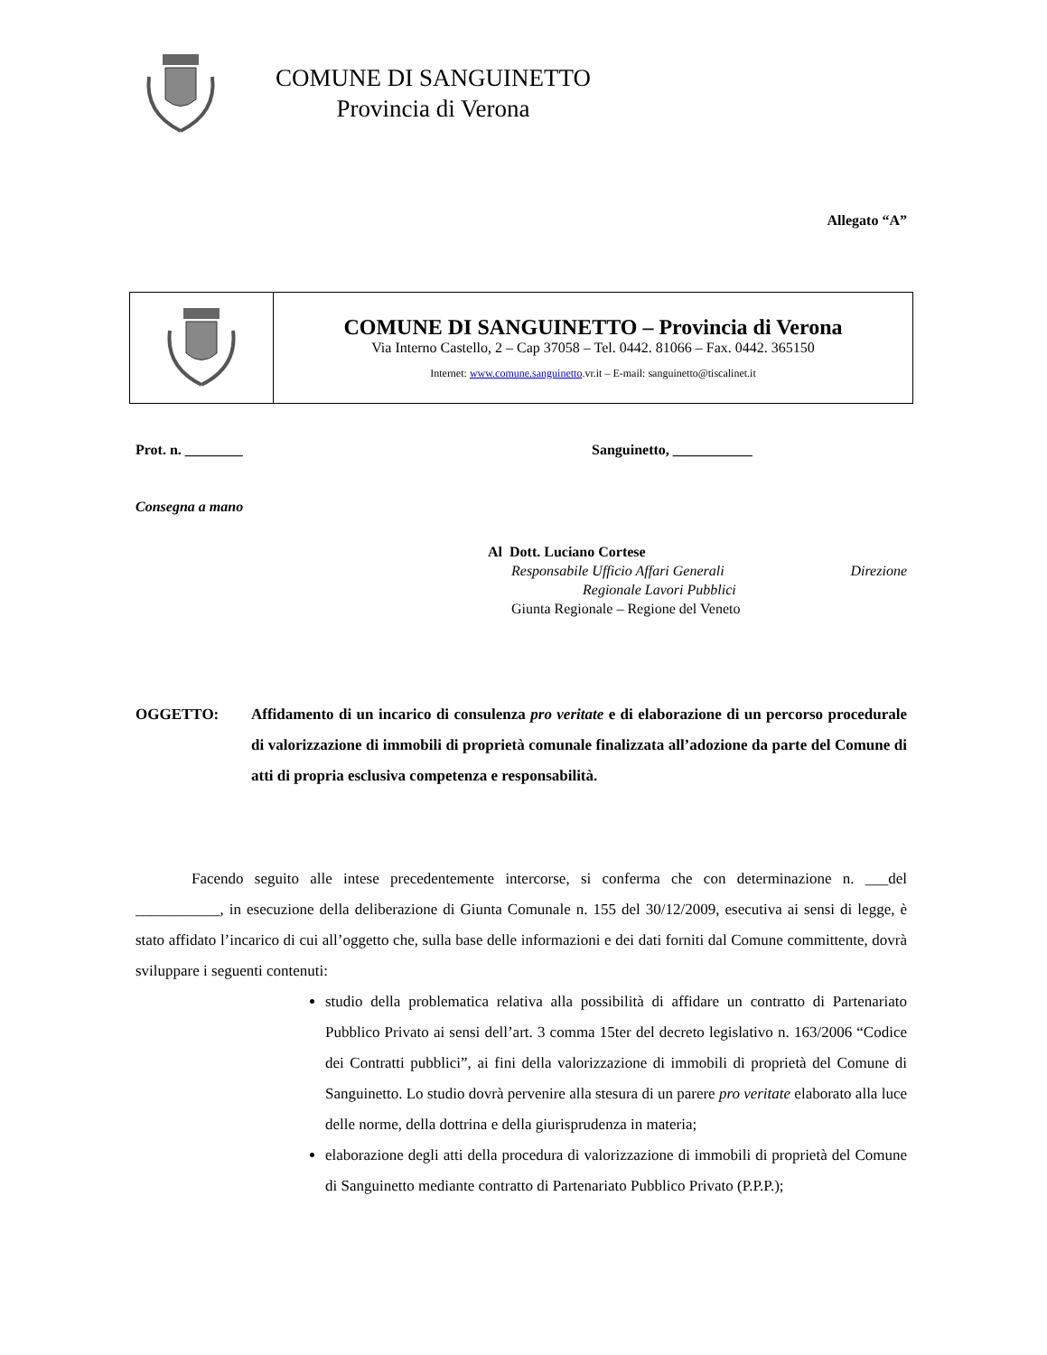COMUNE DI SANGUINETTO
Provincia di Verona
Allegato “A”
| | COMUNE DI SANGUINETTO – Provincia di Verona Via Interno Castello, 2 – Cap 37058 – Tel. 0442. 81066 – Fax. 0442. 365150 Internet: www.comune.sanguinetto .vr.it – E-mail: sanguinetto@tiscalinet.it |
Prot. n. ________ Sanguinetto, ___________
Consegna a mano
Al Dott. Luciano Cortese
Responsabile Ufficio Affari Generali Direzione
Regionale Lavori Pubblici
Giunta Regionale – Regione del Veneto
OGGETTO: Affidamento di un incarico di consulenza pro veritate e di elaborazione di un percorso procedurale di valorizzazione di immobili di proprietà comunale finalizzata all’adozione da parte del Comune di atti di propria esclusiva competenza e responsabilità.
Facendo seguito alle intese precedentemente intercorse, si conferma che con determinazione n. ___del ___________, in esecuzione della deliberazione di Giunta Comunale n. 155 del 30/12/2009, esecutiva ai sensi di legge, è stato affidato l’incarico di cui all’oggetto che, sulla base delle informazioni e dei dati forniti dal Comune committente, dovrà sviluppare i seguenti contenuti:
studio della problematica relativa alla possibilità di affidare un contratto di Partenariato Pubblico Privato ai sensi dell’art. 3 comma 15ter del decreto legislativo n. 163/2006 “Codice dei Contratti pubblici”, ai fini della valorizzazione di immobili di proprietà del Comune di Sanguinetto. Lo studio dovrà pervenire alla stesura di un parere pro veritate elaborato alla luce delle norme, della dottrina e della giurisprudenza in materia;
elaborazione degli atti della procedura di valorizzazione di immobili di proprietà del Comune di Sanguinetto mediante contratto di Partenariato Pubblico Privato (P.P.P.);